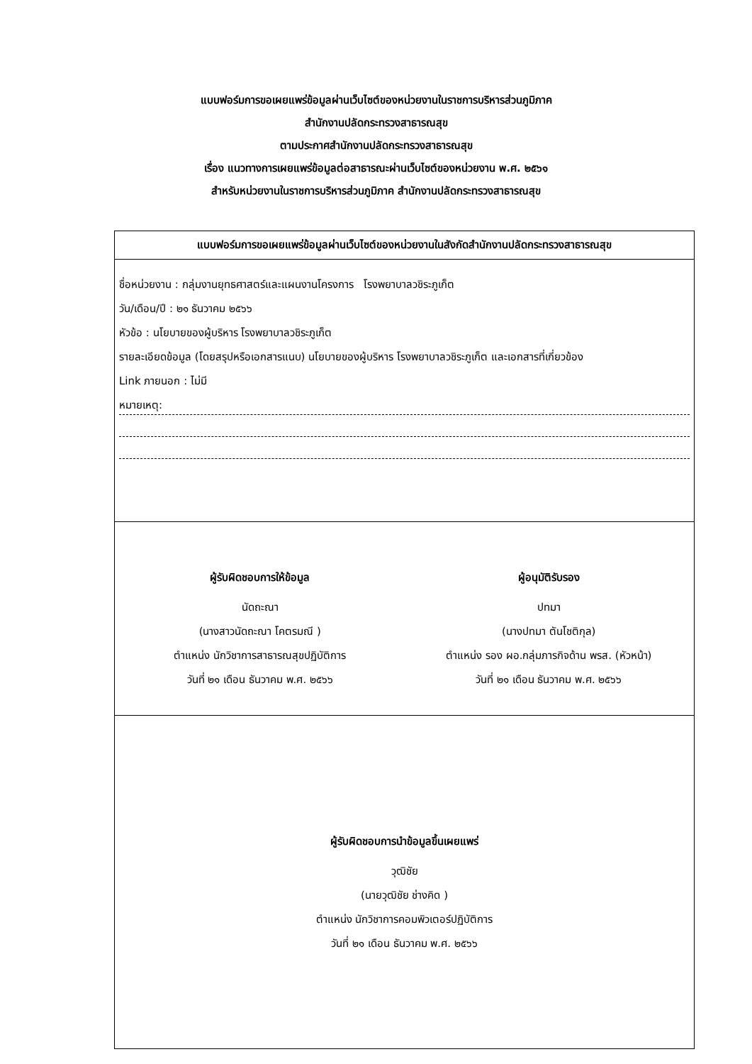แบบฟอร์มการขอเผยแพร่ข้อมูลผ่านเว็บไซต์ของหน่วยงานในราชการบริหารส่วนภูมิภาค
สำนักงานปลัดกระทรวงสาธารณสุข
ตามประกาศสำนักงานปลัดกระทรวงสาธารณสุข
เรื่อง แนวทางการเผยแพร่ข้อมูลต่อสาธารณะผ่านเว็บไซต์ของหน่วยงาน พ.ศ. ๒๕๖๑
สำหรับหน่วยงานในราชการบริหารส่วนภูมิภาค สำนักงานปลัดกระทรวงสาธารณสุข
| แบบฟอร์มการขอเผยแพร่ข้อมูลผ่านเว็บไซต์ของหน่วยงานในสังกัดสำนักงานปลัดกระทรวงสาธารณสุข |
| --- |
| ชื่อหน่วยงาน : กลุ่มงานยุทธศาสตร์และแผนงานโครงการ โรงพยาบาลวชิระภูเก็ต วัน/เดือน/ปี : ๒๑ ธันวาคม ๒๕๖๖ หัวข้อ : นโยบายของผู้บริหาร โรงพยาบาลวชิระภูเก็ต รายละเอียดข้อมูล (โดยสรุปหรือเอกสารแนบ) นโยบายของผู้บริหาร โรงพยาบาลวชิระภูเก็ต และเอกสารที่เกี่ยวข้อง Link ภายนอก : ไม่มี หมายเหตุ: |
| ผู้รับผิดชอบการให้ข้อมูล นัดถะณา (นางสาวนัดถะณา โคตรมณี ) ตำแหน่ง นักวิชาการสาธารณสุขปฏิบัติการ วันที่ ๒๑ เดือน ธันวาคม พ.ศ. ๒๕๖๖ ผู้อนุมัติรับรอง ปทมา (นางปทมา ตันโชติกุล) ตำแหน่ง รอง ผอ.กลุ่มภารกิจด้าน พรส. (หัวหน้า) วันที่ ๒๑ เดือน ธันวาคม พ.ศ. ๒๕๖๖ |
| ผู้รับผิดชอบการนำข้อมูลขึ้นเผยแพร่ วุฒิชัย (นายวุฒิชัย ช่างคิด ) ตำแหน่ง นักวิชาการคอมพิวเตอร์ปฏิบัติการ วันที่ ๒๑ เดือน ธันวาคม พ.ศ. ๒๕๖๖ |